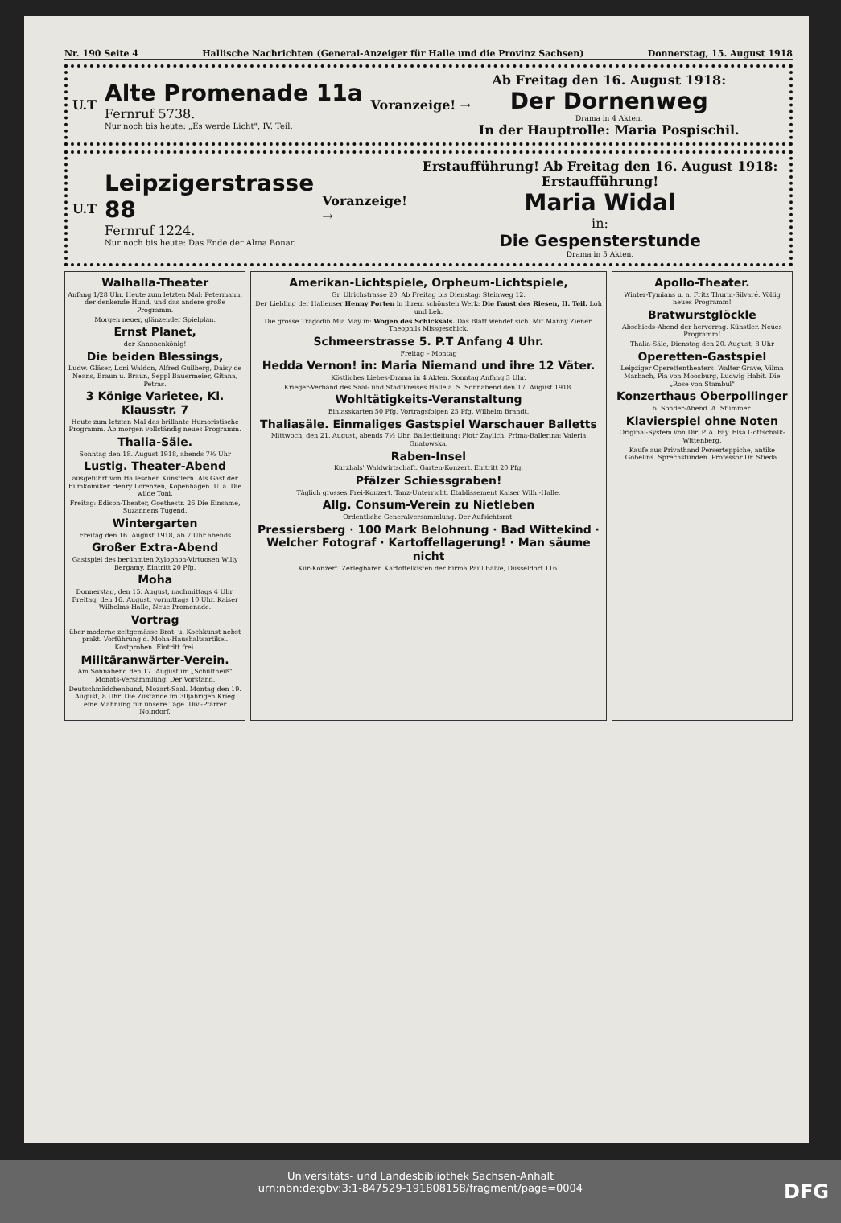Nr. 190 Seite 4 Hallische Nachrichten (General-Anzeiger für Halle und die Provinz Sachsen) Donnerstag, 15. August 1918
U.T
Alte Promenade 11a
Fernruf 5738.
Nur noch bis heute: „Es werde Licht", IV. Teil.
Voranzeige! →
Ab Freitag den 16. August 1918:
Der Dornenweg
Drama in 4 Akten.
In der Hauptrolle: Maria Pospischil.
U.T
Leipzigerstrasse 88
Fernruf 1224.
Nur noch bis heute: Das Ende der Alma Bonar.
Voranzeige! →
Erstaufführung! Ab Freitag den 16. August 1918: Erstaufführung!
Maria Widal
in:
Die Gespensterstunde
Drama in 5 Akten.
Walhalla-Theater
Anfang 1/28 Uhr. Heute zum letzten Mal: Petermann, der denkende Hund, und das andere große Programm.
Morgen neuer, glänzender Spielplan.
Ernst Planet,
der Kanonenkönig!
Die beiden Blessings,
Ludw. Gläser, Loni Waldon, Alfred Guilberg, Daisy de Neans, Braun u. Braun, Seppl Bauermeier, Gitana, Petras.
3 Könige Varietee, Kl. Klausstr. 7
Heute zum letzten Mal das brillante Humoristische Programm. Ab morgen vollständig neues Programm.
Thalia-Säle.
Sonntag den 18. August 1918, abends 7½ Uhr
Lustig. Theater-Abend
ausgeführt von Halleschen Künstlern. Als Gast der Filmkomiker Henry Lorenzen, Kopenhagen. U. a. Die wilde Toni.
Freitag: Edison-Theater, Goethestr. 26 Die Einsame, Suzannens Tugend.
Wintergarten
Freitag den 16. August 1918, ab 7 Uhr abends
Großer Extra-Abend
Gastspiel des berühmten Xylophon-Virtuosen Willy Bergamy. Eintritt 20 Pfg.
Moha
Donnerstag, den 15. August, nachmittags 4 Uhr. Freitag, den 16. August, vormittags 10 Uhr. Kaiser Wilhelms-Halle, Neue Promenade.
Vortrag
über moderne zeitgemässe Brat- u. Kochkunst nebst prakt. Vorführung d. Moha-Haushaltsartikel. Kostproben. Eintritt frei.
Militäranwärter-Verein.
Am Sonnabend den 17. August im „Schultheiß" Monats-Versammlung. Der Vorstand.
Deutschmädchenbund, Mozart-Saal. Montag den 19. August, 8 Uhr. Die Zustände im 30jährigen Krieg eine Mahnung für unsere Tage. Div.-Pfarrer Nolndorf.
Amerikan-Lichtspiele, Orpheum-Lichtspiele,
Gr. Ulrichstrasse 20. Ab Freitag bis Dienstag: Steinweg 12.
Der Liebling der Hallenser Henny Porten in ihrem schönsten Werk: Die Faust des Riesen, II. Teil. Loh und Leh.
Die grosse Tragödin Mia May in: Wogen des Schicksals. Das Blatt wendet sich. Mit Manny Ziener. Theophils Missgeschick.
Schmeerstrasse 5. P.T Anfang 4 Uhr.
Freitag – Montag
Hedda Vernon! in: Maria Niemand und ihre 12 Väter.
Köstliches Liebes-Drama in 4 Akten. Sonntag Anfang 3 Uhr.
Krieger-Verband des Saal- und Stadtkreises Halle a. S. Sonnabend den 17. August 1918.
Wohltätigkeits-Veranstaltung
Einlasskarten 50 Pfg. Vortragsfolgen 25 Pfg. Wilhelm Brandt.
Thaliasäle. Einmaliges Gastspiel Warschauer Balletts
Mittwoch, den 21. August, abends 7½ Uhr. Ballettleitung: Piotr Zaylich. Prima-Ballerina: Valeria Gnatowska.
Raben-Insel
Kurzhals' Waldwirtschaft. Garten-Konzert. Eintritt 20 Pfg.
Pfälzer Schiessgraben!
Täglich grosses Frei-Konzert. Tanz-Unterricht. Etablissement Kaiser Wilh.-Halle.
Allg. Consum-Verein zu Nietleben
Ordentliche Generalversammlung. Der Aufsichtsrat.
Pressiersberg · 100 Mark Belohnung · Bad Wittekind · Welcher Fotograf · Kartoffellagerung! · Man säume nicht
Kur-Konzert. Zerlegbaren Kartoffelkisten der Firma Paul Balve, Düsseldorf 116.
Apollo-Theater.
Winter-Tymians u. a. Fritz Thurm-Silvaré. Völlig neues Programm!
Bratwurstglöckle
Abschieds-Abend der hervorrag. Künstler. Neues Programm!
Thalia-Säle, Dienstag den 20. August, 8 Uhr
Operetten-Gastspiel
Leipziger Operettentheaters. Walter Grave, Vilma Marbach, Pia von Moosburg, Ludwig Habit. Die „Rose von Stambul"
Konzerthaus Oberpollinger
6. Sonder-Abend. A. Stummer.
Klavierspiel ohne Noten
Original-System von Dir. P. A. Fay. Elsa Gottschalk-Wittenberg.
Kaufe aus Privathand Perserteppiche, antike Gobelins. Sprechstunden. Professor Dr. Stieda.
Universitäts- und Landesbibliothek Sachsen-Anhalt
urn:nbn:de:gbv:3:1-847529-191808158/fragment/page=0004
DFG